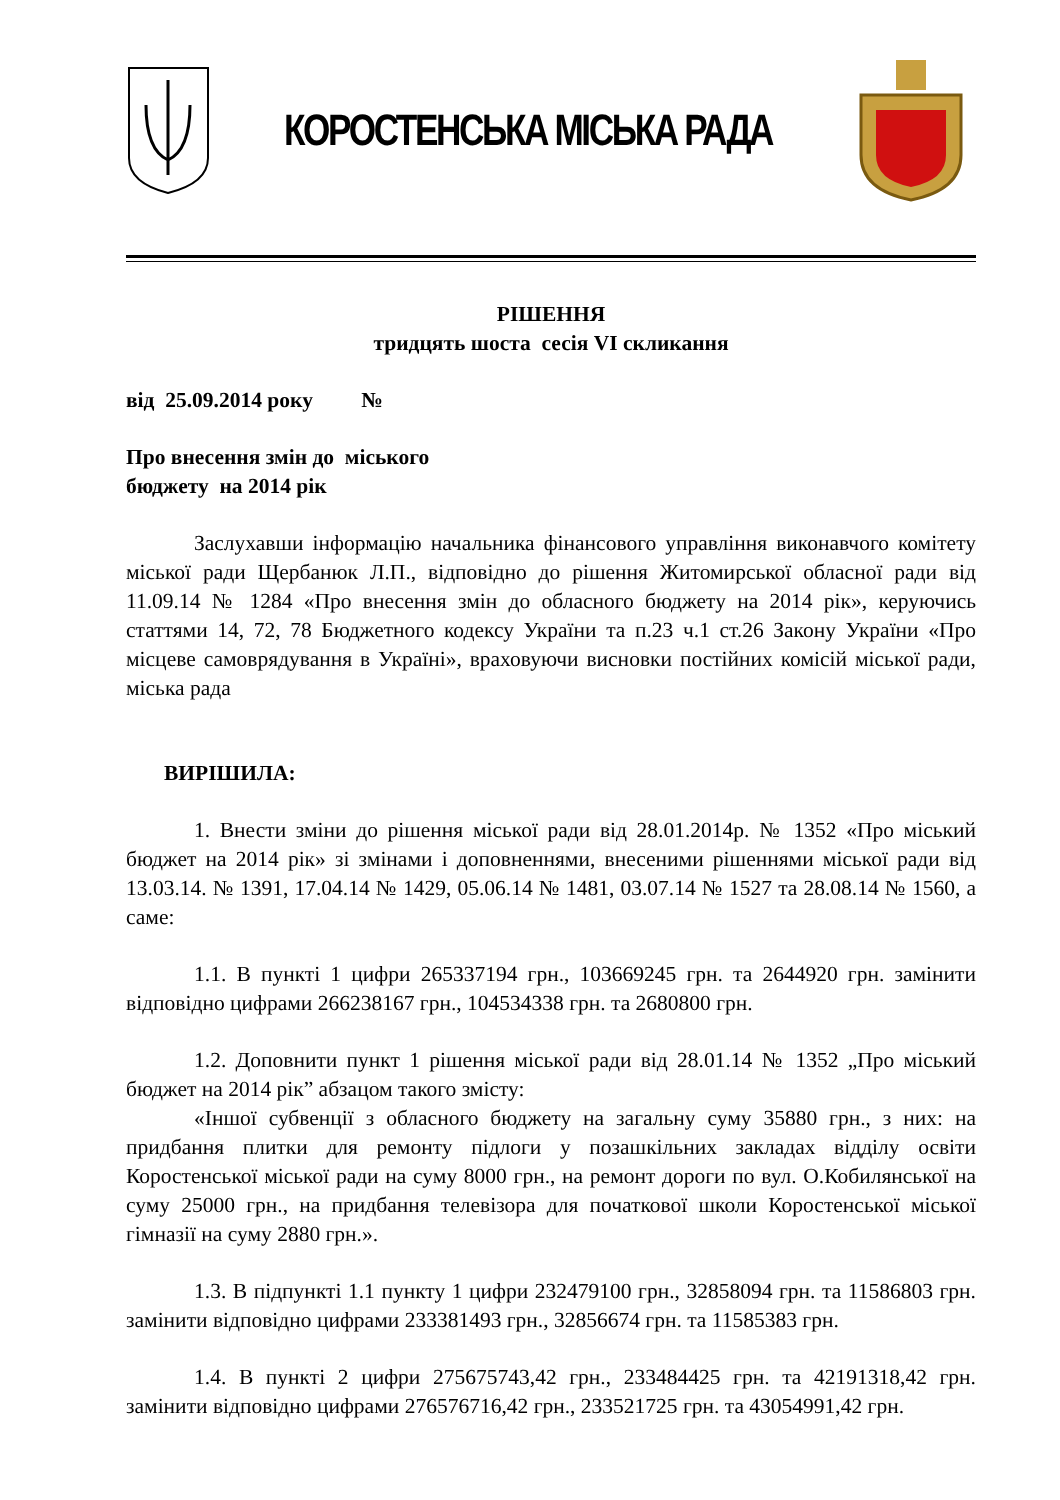КОРОСТЕНСЬКА МІСЬКА РАДА
РІШЕННЯ
тридцять шоста сесія VI скликання
від 25.09.2014 року №
Про внесення змін до міського
бюджету на 2014 рік
Заслухавши інформацію начальника фінансового управління виконавчого комітету міської ради Щербанюк Л.П., відповідно до рішення Житомирської обласної ради від 11.09.14 № 1284 «Про внесення змін до обласного бюджету на 2014 рік», керуючись статтями 14, 72, 78 Бюджетного кодексу України та п.23 ч.1 ст.26 Закону України «Про місцеве самоврядування в Україні», враховуючи висновки постійних комісій міської ради, міська рада
ВИРІШИЛА:
1. Внести зміни до рішення міської ради від 28.01.2014р. № 1352 «Про міський бюджет на 2014 рік» зі змінами і доповненнями, внесеними рішеннями міської ради від 13.03.14. № 1391, 17.04.14 № 1429, 05.06.14 № 1481, 03.07.14 № 1527 та 28.08.14 № 1560, а саме:
1.1. В пункті 1 цифри 265337194 грн., 103669245 грн. та 2644920 грн. замінити відповідно цифрами 266238167 грн., 104534338 грн. та 2680800 грн.
1.2. Доповнити пункт 1 рішення міської ради від 28.01.14 № 1352 „Про міський бюджет на 2014 рік” абзацом такого змісту:
«Іншої субвенції з обласного бюджету на загальну суму 35880 грн., з них: на придбання плитки для ремонту підлоги у позашкільних закладах відділу освіти Коростенської міської ради на суму 8000 грн., на ремонт дороги по вул. О.Кобилянської на суму 25000 грн., на придбання телевізора для початкової школи Коростенської міської гімназії на суму 2880 грн.».
1.3. В підпункті 1.1 пункту 1 цифри 232479100 грн., 32858094 грн. та 11586803 грн. замінити відповідно цифрами 233381493 грн., 32856674 грн. та 11585383 грн.
1.4. В пункті 2 цифри 275675743,42 грн., 233484425 грн. та 42191318,42 грн. замінити відповідно цифрами 276576716,42 грн., 233521725 грн. та 43054991,42 грн.